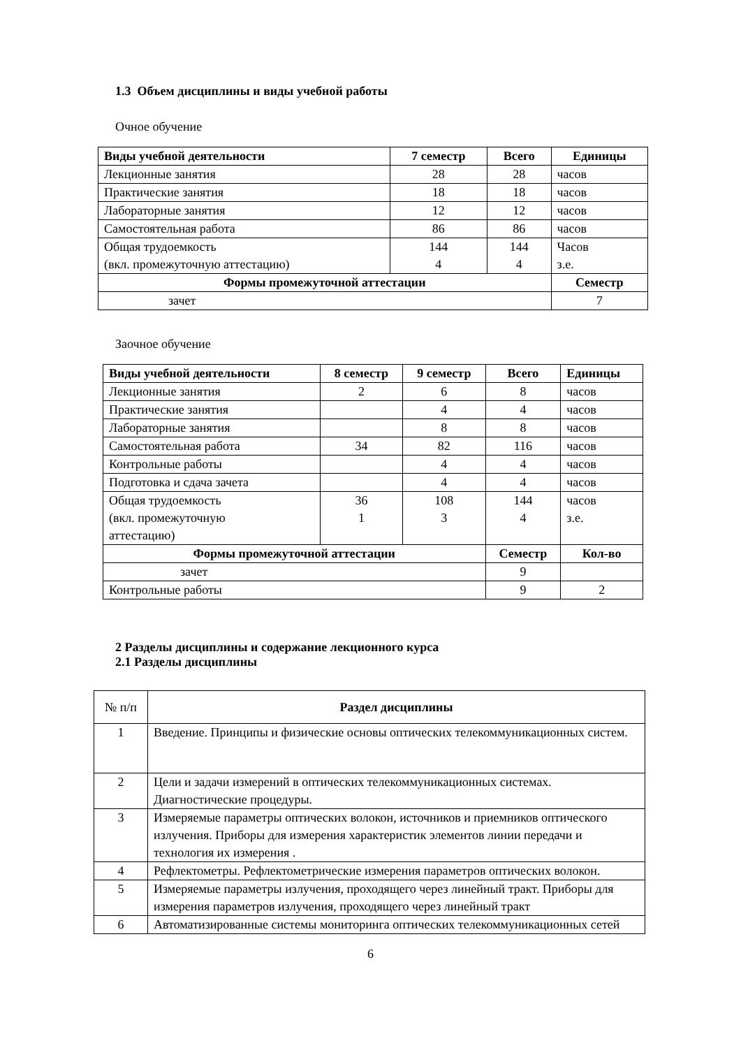1.3 Объем дисциплины и виды учебной работы
Очное обучение
| Виды учебной деятельности | 7 семестр | Всего | Единицы |
| --- | --- | --- | --- |
| Лекционные занятия | 28 | 28 | часов |
| Практические занятия | 18 | 18 | часов |
| Лабораторные занятия | 12 | 12 | часов |
| Самостоятельная работа | 86 | 86 | часов |
| Общая трудоемкость (вкл. промежуточную аттестацию) | 144 4 | 144 4 | Часов з.е. |
| Формы промежуточной аттестации | | | Семестр |
| зачет | | | 7 |
Заочное обучение
| Виды учебной деятельности | 8 семестр | 9 семестр | Всего | Единицы |
| --- | --- | --- | --- | --- |
| Лекционные занятия | 2 | 6 | 8 | часов |
| Практические занятия | | 4 | 4 | часов |
| Лабораторные занятия | | 8 | 8 | часов |
| Самостоятельная работа | 34 | 82 | 116 | часов |
| Контрольные работы | | 4 | 4 | часов |
| Подготовка и сдача зачета | | 4 | 4 | часов |
| Общая трудоемкость (вкл. промежуточную аттестацию) | 36 1 | 108 3 | 144 4 | часов з.е. |
| Формы промежуточной аттестации | | | Семестр | Кол-во |
| зачет | | | 9 | |
| Контрольные работы | | | 9 | 2 |
2 Разделы дисциплины и содержание лекционного курса
2.1 Разделы дисциплины
| № п/п | Раздел дисциплины |
| 1 | Введение. Принципы и физические основы оптических телекоммуникационных систем. |
| 2 | Цели и задачи измерений в оптических телекоммуникационных системах. Диагностические процедуры. |
| 3 | Измеряемые параметры оптических волокон, источников и приемников оптического излучения. Приборы для измерения характеристик элементов линии передачи и технология их измерения . |
| 4 | Рефлектометры. Рефлектометрические измерения параметров оптических волокон. |
| 5 | Измеряемые параметры излучения, проходящего через линейный тракт. Приборы для измерения параметров излучения, проходящего через линейный тракт |
| 6 | Автоматизированные системы мониторинга оптических телекоммуникационных сетей |
6